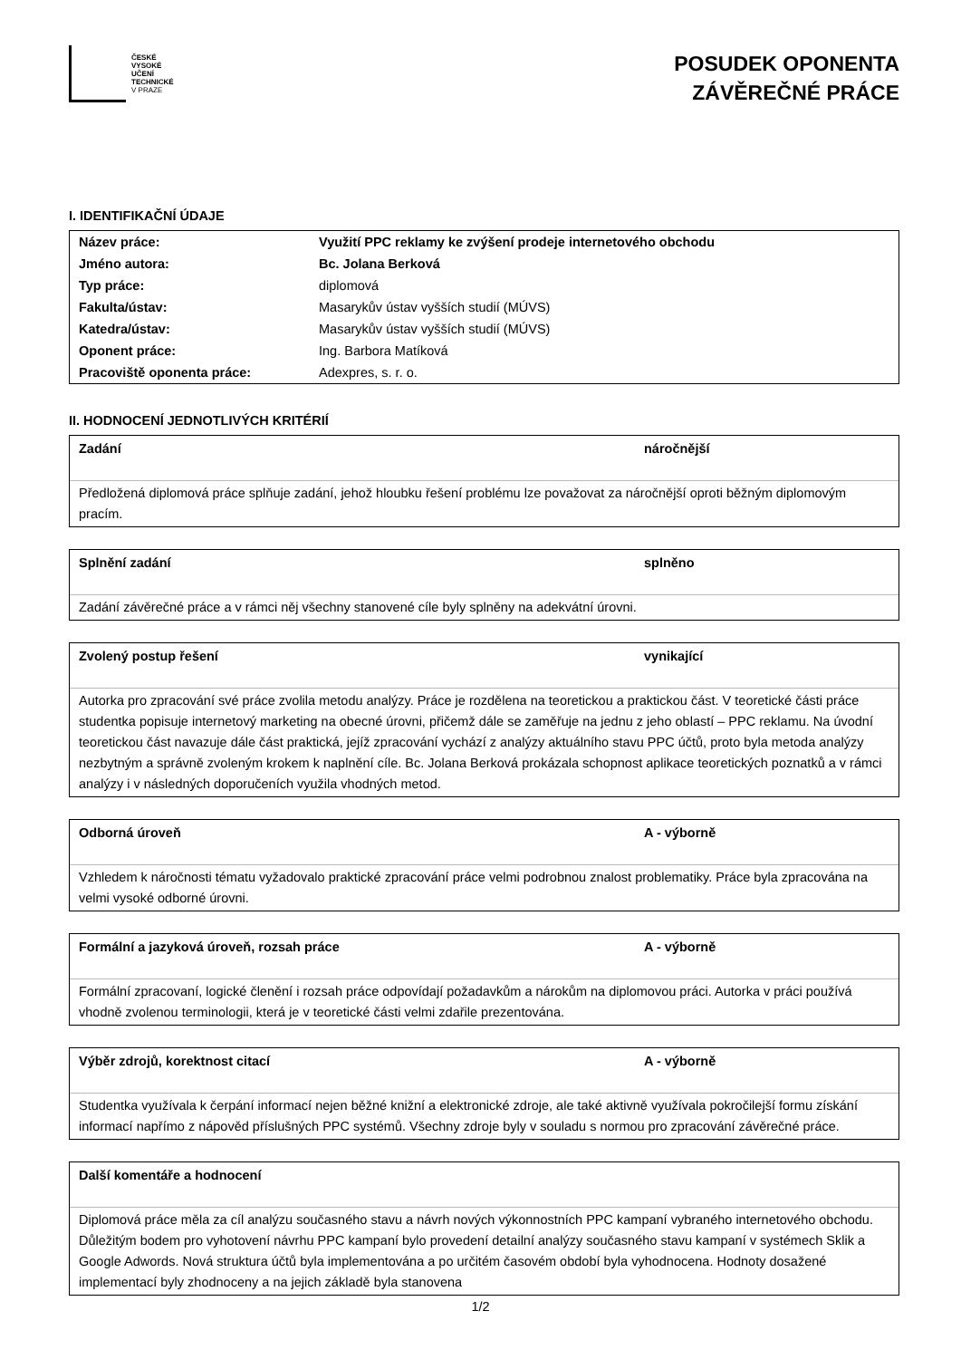ČESKÉ
VYSOKÉ
UČENÍ
TECHNICKÉ
V PRAZE
POSUDEK OPONENTA
ZÁVĚREČNÉ PRÁCE
I. IDENTIFIKAČNÍ ÚDAJE
| Název práce: | Využití PPC reklamy ke zvýšení prodeje internetového obchodu |
| Jméno autora: | Bc. Jolana Berková |
| Typ práce: | diplomová |
| Fakulta/ústav: | Masarykův ústav vyšších studií (MÚVS) |
| Katedra/ústav: | Masarykův ústav vyšších studií (MÚVS) |
| Oponent práce: | Ing. Barbora Matíková |
| Pracoviště oponenta práce: | Adexpres, s. r. o. |
II. HODNOCENÍ JEDNOTLIVÝCH KRITÉRIÍ
Zadání náročnější
Předložená diplomová práce splňuje zadání, jehož hloubku řešení problému lze považovat za náročnější oproti běžným diplomovým pracím.
Splnění zadání splněno
Zadání závěrečné práce a v rámci něj všechny stanovené cíle byly splněny na adekvátní úrovni.
Zvolený postup řešení vynikající
Autorka pro zpracování své práce zvolila metodu analýzy. Práce je rozdělena na teoretickou a praktickou část. V teoretické části práce studentka popisuje internetový marketing na obecné úrovni, přičemž dále se zaměřuje na jednu z jeho oblastí – PPC reklamu. Na úvodní teoretickou část navazuje dále část praktická, jejíž zpracování vychází z analýzy aktuálního stavu PPC účtů, proto byla metoda analýzy nezbytným a správně zvoleným krokem k naplnění cíle. Bc. Jolana Berková prokázala schopnost aplikace teoretických poznatků a v rámci analýzy i v následných doporučeních využila vhodných metod.
Odborná úroveň A - výborně
Vzhledem k náročnosti tématu vyžadovalo praktické zpracování práce velmi podrobnou znalost problematiky. Práce byla zpracována na velmi vysoké odborné úrovni.
Formální a jazyková úroveň, rozsah práce A - výborně
Formální zpracovaní, logické členění i rozsah práce odpovídají požadavkům a nárokům na diplomovou práci. Autorka v práci používá vhodně zvolenou terminologii, která je v teoretické části velmi zdařile prezentována.
Výběr zdrojů, korektnost citací A - výborně
Studentka využívala k čerpání informací nejen běžné knižní a elektronické zdroje, ale také aktivně využívala pokročilejší formu získání informací napřímo z nápověd příslušných PPC systémů. Všechny zdroje byly v souladu s normou pro zpracování závěrečné práce.
Další komentáře a hodnocení
Diplomová práce měla za cíl analýzu současného stavu a návrh nových výkonnostních PPC kampaní vybraného internetového obchodu. Důležitým bodem pro vyhotovení návrhu PPC kampaní bylo provedení detailní analýzy současného stavu kampaní v systémech Sklik a Google Adwords. Nová struktura účtů byla implementována a po určitém časovém období byla vyhodnocena. Hodnoty dosažené implementací byly zhodnoceny a na jejich základě byla stanovena
1/2